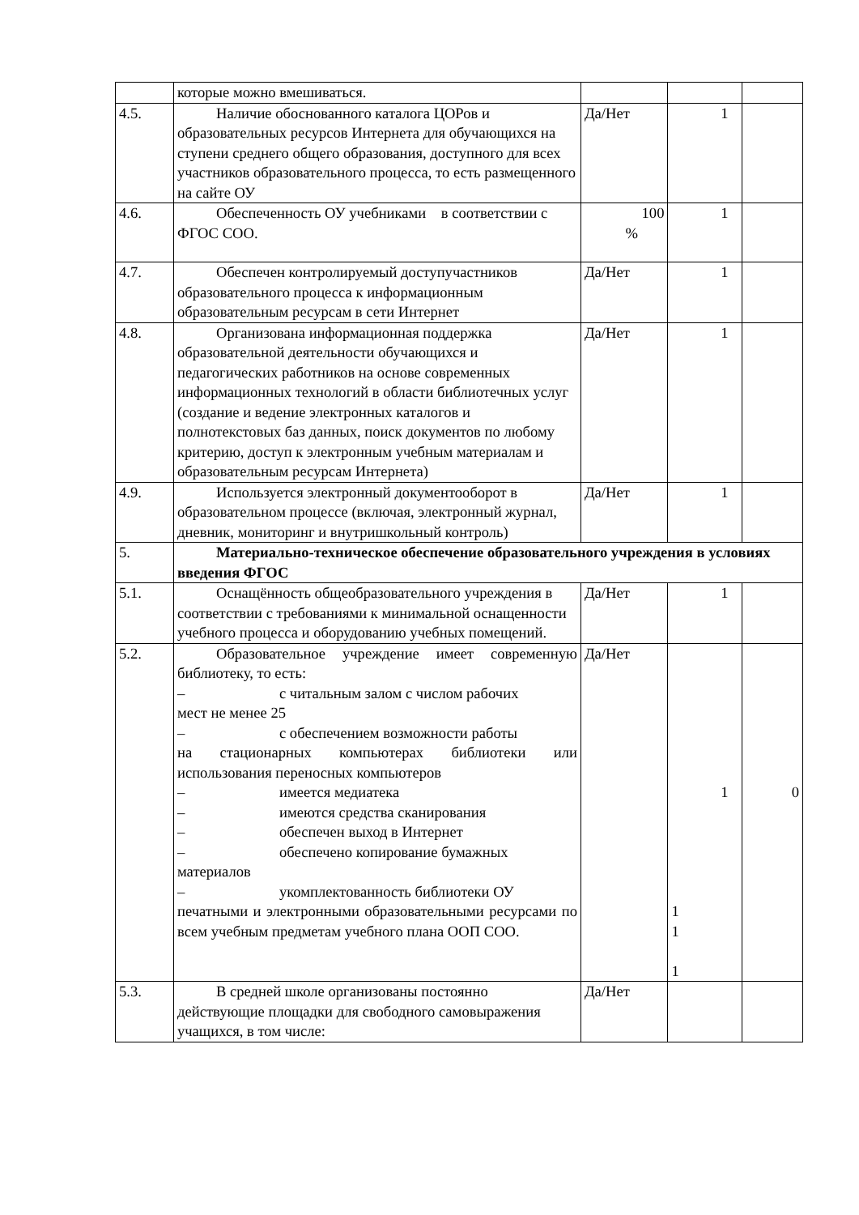| | которые можно вмешиваться. | | | |
| 4.5. | Наличие обоснованного каталога ЦОРов и образовательных ресурсов Интернета для обучающихся на ступени среднего общего образования, доступного для всех участников образовательного процесса, то есть размещенного на сайте ОУ | Да/Нет | 1 | |
| 4.6. | Обеспеченность ОУ учебниками в соответствии с ФГОС СОО. | 100 % | 1 | |
| 4.7. | Обеспечен контролируемый доступучастников образовательного процесса к информационным образовательным ресурсам в сети Интернет | Да/Нет | 1 | |
| 4.8. | Организована информационная поддержка образовательной деятельности обучающихся и педагогических работников на основе современных информационных технологий в области библиотечных услуг (создание и ведение электронных каталогов и полнотекстовых баз данных, поиск документов по любому критерию, доступ к электронным учебным материалам и образовательным ресурсам Интернета) | Да/Нет | 1 | |
| 4.9. | Используется электронный документооборот в образовательном процессе (включая, электронный журнал, дневник, мониторинг и внутришкольный контроль) | Да/Нет | 1 | |
| 5. | Материально-техническое обеспечение образовательного учреждения в условиях введения ФГОС | | | |
| 5.1. | Оснащённость общеобразовательного учреждения в соответствии с требованиями к минимальной оснащенности учебного процесса и оборудованию учебных помещений. | Да/Нет | 1 | |
| 5.2. | Образовательное учреждение имеет современную библиотеку, то есть: – с читальным залом с числом рабочих мест не менее 25 – с обеспечением возможности работы на стационарных компьютерах библиотеки или использования переносных компьютеров – имеется медиатека – имеются средства сканирования – обеспечен выход в Интернет – обеспечено копирование бумажных материалов – укомплектованность библиотеки ОУ печатными и электронными образовательными ресурсами по всем учебным предметам учебного плана ООП СОО. | Да/Нет | 1 1 1 1 | 0 |
| 5.3. | В средней школе организованы постоянно действующие площадки для свободного самовыражения учащихся, в том числе: | Да/Нет | | |